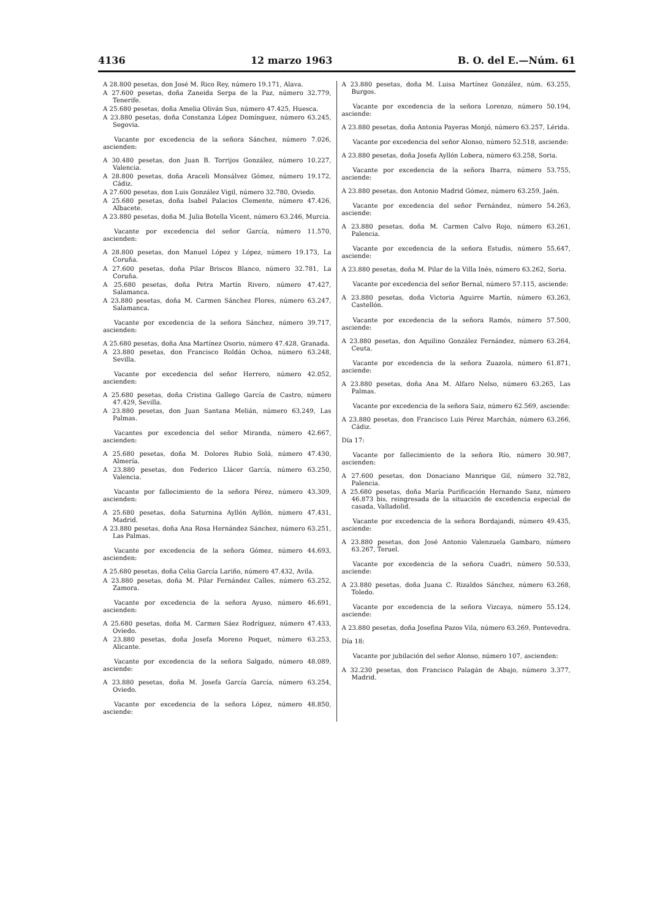4136 12 marzo 1963 B. O. del E.—Núm. 61
A 28.800 pesetas, don José M. Rico Rey, número 19.171, Alava.
A 27.600 pesetas, doña Zaneida Serpa de la Paz, número 32.779, Tenerife.
A 25.680 pesetas, doña Amelia Oliván Sus, número 47.425, Huesca.
A 23.880 pesetas, doña Constanza López Domínguez, número 63.245, Segovia.
Vacante por excedencia de la señora Sánchez, número 7.026, ascienden:
A 30.480 pesetas, don Juan B. Torrijos González, número 10.227, Valencia.
A 28.800 pesetas, doña Araceli Monsálvez Gómez, número 19.172, Cádiz.
A 27.600 pesetas, don Luis González Vigil, número 32.780, Oviedo.
A 25.680 pesetas, doña Isabel Palacios Clemente, número 47.426, Albacete.
A 23.880 pesetas, doña M. Julia Botella Vicent, número 63.246, Murcia.
Vacante por excedencia del señor García, número 11.570, ascienden:
A 28.800 pesetas, don Manuel López y López, número 19.173, La Coruña.
A 27.600 pesetas, doña Pilar Briscos Blanco, número 32.781, La Coruña.
A 25.680 pesetas, doña Petra Martín Rivero, número 47.427, Salamanca.
A 23.880 pesetas, doña M. Carmen Sánchez Flores, número 63.247, Salamanca.
Vacante por excedencia de la señora Sánchez, número 39.717, ascienden:
A 25.680 pesetas, doña Ana Martínez Osorio, número 47.428, Granada.
A 23.880 pesetas, don Francisco Roldán Ochoa, número 63.248, Sevilla.
Vacante por excedencia del señor Herrero, número 42.052, ascienden:
A 25.680 pesetas, doña Cristina Gallego García de Castro, número 47.429, Sevilla.
A 23.880 pesetas, don Juan Santana Melián, número 63.249, Las Palmas.
Vacantes por excedencia del señor Miranda, número 42.667, ascienden:
A 25.680 pesetas, doña M. Dolores Rubio Solá, número 47.430, Almería.
A 23.880 pesetas, don Federico Llácer García, número 63.250, Valencia.
Vacante por fallecimiento de la señora Pérez, número 43.309, ascienden:
A 25.680 pesetas, doña Saturnina Ayllón Ayllón, número 47.431, Madrid.
A 23.880 pesetas, doña Ana Rosa Hernández Sánchez, número 63.251, Las Palmas.
Vacante por excedencia de la señora Gómez, número 44.693, ascienden:
A 25.680 pesetas, doña Celia García Lariño, número 47.432, Avila.
A 23.880 pesetas, doña M. Pilar Fernández Calles, número 63.252, Zamora.
Vacante por excedencia de la señora Ayuso, número 46.691, ascienden:
A 25.680 pesetas, doña M. Carmen Sáez Rodríguez, número 47.433, Oviedo.
A 23.880 pesetas, doña Josefa Moreno Poquet, número 63.253, Alicante.
Vacante por excedencia de la señora Salgado, número 48.089, asciende:
A 23.880 pesetas, doña M. Josefa García García, número 63.254, Oviedo.
Vacante por excedencia de la señora López, número 48.850, asciende:
A 23.880 pesetas, doña M. Luisa Martínez González, núm. 63.255, Burgos.
Vacante por excedencia de la señora Lorenzo, número 50.194, asciende:
A 23.880 pesetas, doña Antonia Payeras Monjó, número 63.257, Lérida.
Vacante por excedencia del señor Alonso, número 52.518, asciende:
A 23.880 pesetas, doña Josefa Ayllón Lobera, número 63.258, Soria.
Vacante por excedencia de la señora Ibarra, número 53.755, asciende:
A 23.880 pesetas, don Antonio Madrid Gómez, número 63.259, Jaén.
Vacante por excedencia del señor Fernández, número 54.263, asciende:
A 23.880 pesetas, doña M. Carmen Calvo Rojo, número 63.261, Palencia.
Vacante por excedencia de la señora Estudis, número 55.647, asciende:
A 23.880 pesetas, doña M. Pilar de la Villa Inés, número 63.262, Soria.
Vacante por excedencia del señor Bernal, número 57.115, asciende:
A 23.880 pesetas, doña Victoria Aguirre Martín, número 63.263, Castellón.
Vacante por excedencia de la señora Ramós, número 57.500, asciende:
A 23.880 pesetas, don Aquilino González Fernández, número 63.264, Ceuta.
Vacante por excedencia de la señora Zuazola, número 61.871, asciende:
A 23.880 pesetas, doña Ana M. Alfaro Nelso, número 63.265, Las Palmas.
Vacante por excedencia de la señora Saiz, número 62.569, asciende:
A 23.880 pesetas, don Francisco Luis Pérez Marchán, número 63.266, Cádiz.
Día 17:
Vacante por fallecimiento de la señora Río, número 30.987, ascienden:
A 27.600 pesetas, don Donaciano Manrique Gil, número 32.782, Palencia.
A 25.680 pesetas, doña María Purificación Hernando Sanz, número 46.873 bis, reingresada de la situación de excedencia especial de casada, Valladolid.
Vacante por excedencia de la señora Bordajandi, número 49.435, asciende:
A 23.880 pesetas, don José Antonio Valenzuela Gambaro, número 63.267, Teruel.
Vacante por excedencia de la señora Cuadri, número 50.533, asciende:
A 23.880 pesetas, doña Juana C. Rizaldos Sánchez, número 63.268, Toledo.
Vacante por excedencia de la señora Vizcaya, número 55.124, asciende:
A 23.880 pesetas, doña Josefina Pazos Vila, número 63.269, Pontevedra.
Día 18:
Vacante por jubilación del señor Alonso, número 107, ascienden:
A 32.230 pesetas, don Francisco Palagán de Abajo, número 3.377, Madrid.